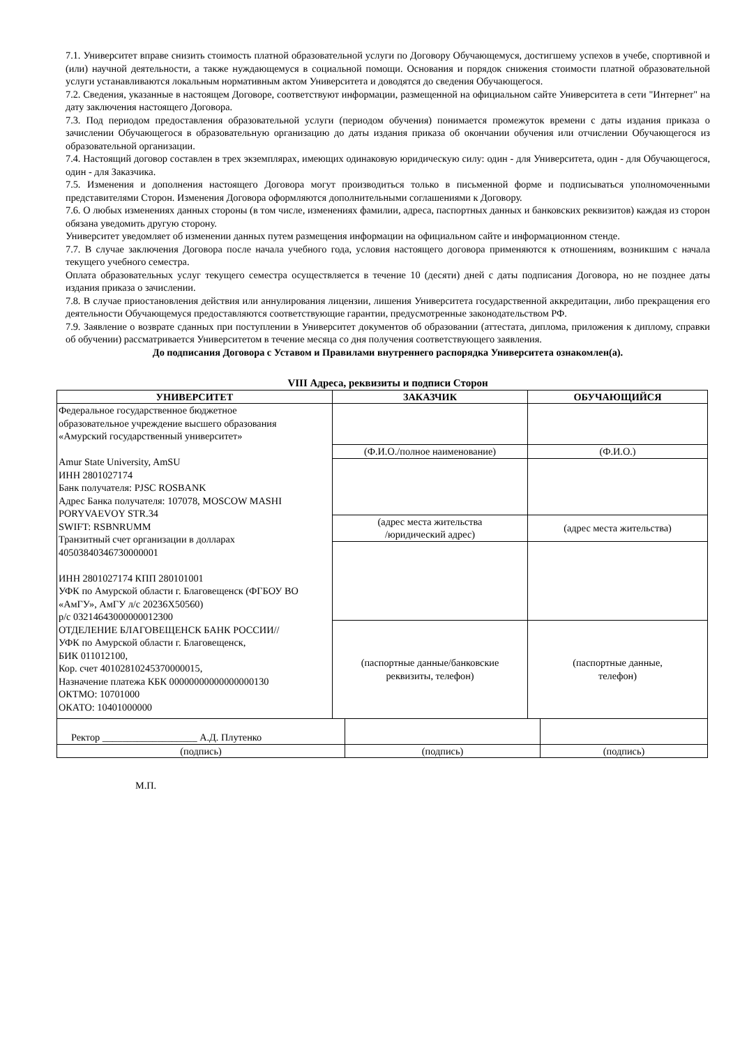7.1. Университет вправе снизить стоимость платной образовательной услуги по Договору Обучающемуся, достигшему успехов в учебе, спортивной и (или) научной деятельности, а также нуждающемуся в социальной помощи. Основания и порядок снижения стоимости платной образовательной услуги устанавливаются локальным нормативным актом Университета и доводятся до сведения Обучающегося.
7.2. Сведения, указанные в настоящем Договоре, соответствуют информации, размещенной на официальном сайте Университета в сети "Интернет" на дату заключения настоящего Договора.
7.3. Под периодом предоставления образовательной услуги (периодом обучения) понимается промежуток времени с даты издания приказа о зачислении Обучающегося в образовательную организацию до даты издания приказа об окончании обучения или отчислении Обучающегося из образовательной организации.
7.4. Настоящий договор составлен в трех экземплярах, имеющих одинаковую юридическую силу: один - для Университета, один - для Обучающегося, один - для Заказчика.
7.5. Изменения и дополнения настоящего Договора могут производиться только в письменной форме и подписываться уполномоченными представителями Сторон. Изменения Договора оформляются дополнительными соглашениями к Договору.
7.6. О любых изменениях данных стороны (в том числе, изменениях фамилии, адреса, паспортных данных и банковских реквизитов) каждая из сторон обязана уведомить другую сторону.
Университет уведомляет об изменении данных путем размещения информации на официальном сайте и информационном стенде.
7.7. В случае заключения Договора после начала учебного года, условия настоящего договора применяются к отношениям, возникшим с начала текущего учебного семестра.
Оплата образовательных услуг текущего семестра осуществляется в течение 10 (десяти) дней с даты подписания Договора, но не позднее даты издания приказа о зачислении.
7.8. В случае приостановления действия или аннулирования лицензии, лишения Университета государственной аккредитации, либо прекращения его деятельности Обучающемуся предоставляются соответствующие гарантии, предусмотренные законодательством РФ.
7.9. Заявление о возврате сданных при поступлении в Университет документов об образовании (аттестата, диплома, приложения к диплому, справки об обучении) рассматривается Университетом в течение месяца со дня получения соответствующего заявления.
До подписания Договора с Уставом и Правилами внутреннего распорядка Университета ознакомлен(а).
VIII Адреса, реквизиты и подписи Сторон
| УНИВЕРСИТЕТ | ЗАКАЗЧИК | ОБУЧАЮЩИЙСЯ |
| --- | --- | --- |
| Федеральное государственное бюджетное образовательное учреждение высшего образования «Амурский государственный университет» Amur State University, AmSU ИНН 2801027174 Банк получателя: PJSC ROSBANK Адрес Банка получателя: 107078, MOSCOW MASHI PORYVAEVOY STR.34 SWIFT: RSBNRUMM Транзитный счет организации в долларах 40503840346730000001 ИНН 2801027174 КПП 280101001 УФК по Амурской области г. Благовещенск (ФГБОУ ВО «АмГУ», АмГУ л/с 20236Х50560) р/с 03214643000000012300 ОТДЕЛЕНИЕ БЛАГОВЕЩЕНСК БАНК РОССИИ// УФК по Амурской области г. Благовещенск, БИК 011012100, Кор. счет 40102810245370000015, Назначение платежа КБК 00000000000000000130 ОКТМО: 10701000 ОКАТО: 10401000000 | | |
| | (Ф.И.О./полное наименование) | (Ф.И.О.) |
| | (адрес места жительства /юридический адрес) | (адрес места жительства) |
| | (паспортные данные/банковские реквизиты, телефон) | (паспортные данные, телефон) |
| Ректор ___________________ А.Д. Плутенко | | |
| (подпись) | (подпись) | (подпись) |
М.П.